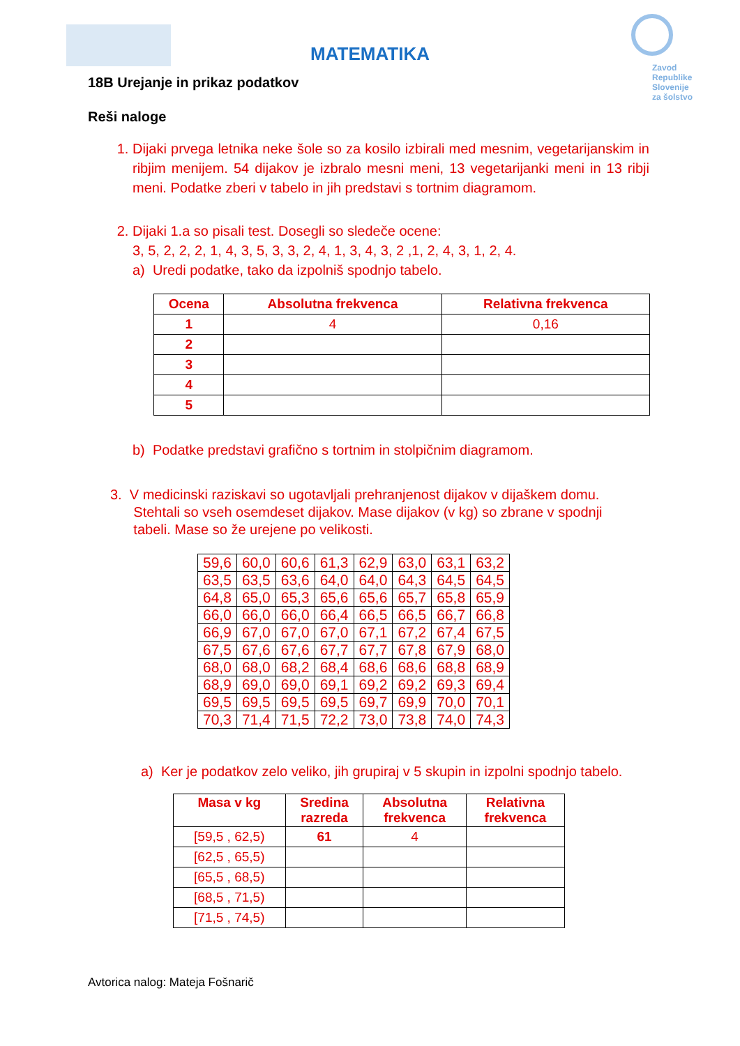Zavod
Republike
Slovenije
za šolstvo
MATEMATIKA
18B Urejanje in prikaz podatkov
Reši naloge
1. Dijaki prvega letnika neke šole so za kosilo izbirali med mesnim, vegetarijanskim in ribjim menijem. 54 dijakov je izbralo mesni meni, 13 vegetarijanki meni in 13 ribji meni. Podatke zberi v tabelo in jih predstavi s tortnim diagramom.
2. Dijaki 1.a so pisali test. Dosegli so sledeče ocene:
3, 5, 2, 2, 2, 1, 4, 3, 5, 3, 3, 2, 4, 1, 3, 4, 3, 2 ,1, 2, 4, 3, 1, 2, 4.
a) Uredi podatke, tako da izpolniš spodnjo tabelo.
| Ocena | Absolutna frekvenca | Relativna frekvenca |
| --- | --- | --- |
| 1 | 4 | 0,16 |
| 2 | | |
| 3 | | |
| 4 | | |
| 5 | | |
b) Podatke predstavi grafično s tortnim in stolpičnim diagramom.
3. V medicinski raziskavi so ugotavljali prehranjenost dijakov v dijaškem domu.
Stehtali so vseh osemdeset dijakov. Mase dijakov (v kg) so zbrane v spodnji
tabeli. Mase so že urejene po velikosti.
| 59,6 | 60,0 | 60,6 | 61,3 | 62,9 | 63,0 | 63,1 | 63,2 |
| 63,5 | 63,5 | 63,6 | 64,0 | 64,0 | 64,3 | 64,5 | 64,5 |
| 64,8 | 65,0 | 65,3 | 65,6 | 65,6 | 65,7 | 65,8 | 65,9 |
| 66,0 | 66,0 | 66,0 | 66,4 | 66,5 | 66,5 | 66,7 | 66,8 |
| 66,9 | 67,0 | 67,0 | 67,0 | 67,1 | 67,2 | 67,4 | 67,5 |
| 67,5 | 67,6 | 67,6 | 67,7 | 67,7 | 67,8 | 67,9 | 68,0 |
| 68,0 | 68,0 | 68,2 | 68,4 | 68,6 | 68,6 | 68,8 | 68,9 |
| 68,9 | 69,0 | 69,0 | 69,1 | 69,2 | 69,2 | 69,3 | 69,4 |
| 69,5 | 69,5 | 69,5 | 69,5 | 69,7 | 69,9 | 70,0 | 70,1 |
| 70,3 | 71,4 | 71,5 | 72,2 | 73,0 | 73,8 | 74,0 | 74,3 |
a) Ker je podatkov zelo veliko, jih grupiraj v 5 skupin in izpolni spodnjo tabelo.
| Masa v kg | Sredina razreda | Absolutna frekvenca | Relativna frekvenca |
| --- | --- | --- | --- |
| [59,5 , 62,5) | 61 | 4 | |
| [62,5 , 65,5) | | | |
| [65,5 , 68,5) | | | |
| [68,5 , 71,5) | | | |
| [71,5 , 74,5) | | | |
Avtorica nalog: Mateja Fošnarič